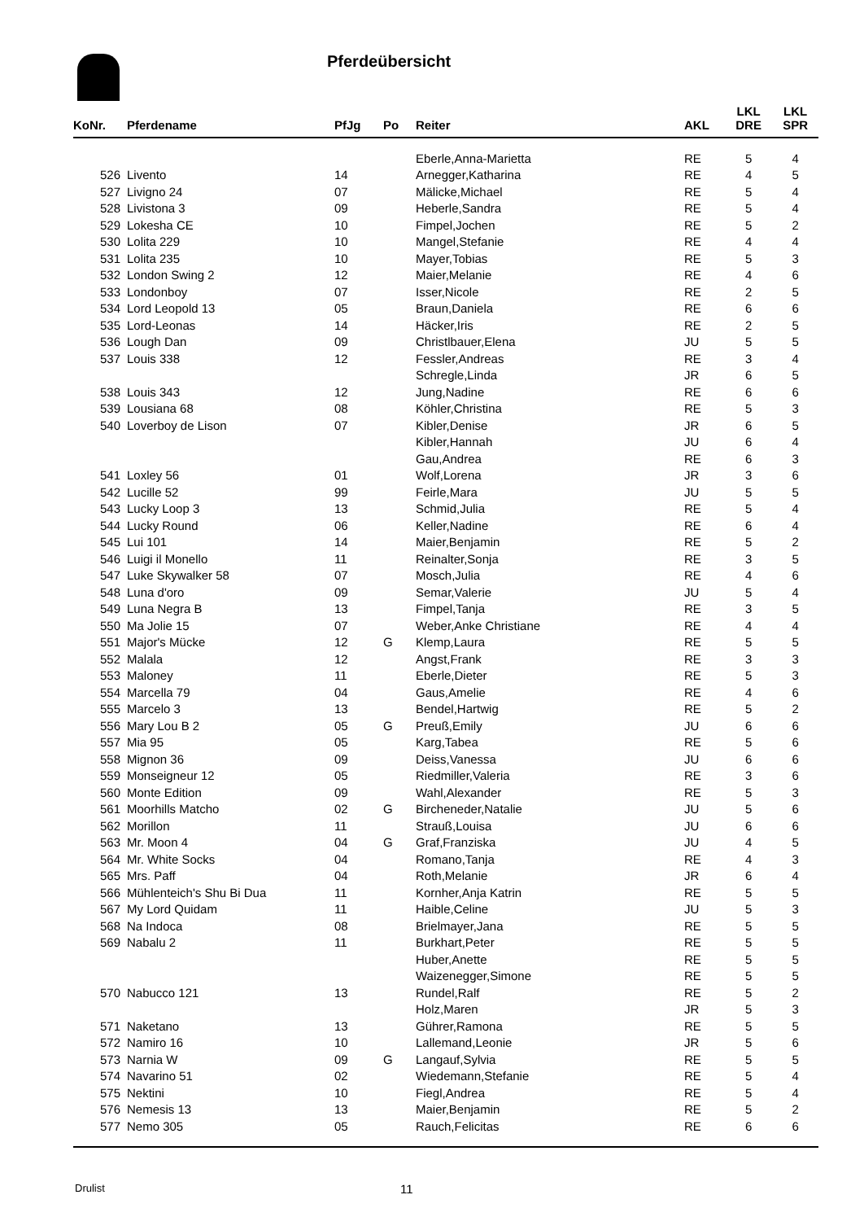Pferdeübersicht
| KoNr. | Pferdename | PfJg | Po | Reiter | AKL | LKL DRE | LKL SPR |
| --- | --- | --- | --- | --- | --- | --- | --- |
| | | | | Eberle,Anna-Marietta | RE | 5 | 4 |
| 526 | Livento | 14 | | Arnegger,Katharina | RE | 4 | 5 |
| 527 | Livigno 24 | 07 | | Mälicke,Michael | RE | 5 | 4 |
| 528 | Livistona 3 | 09 | | Heberle,Sandra | RE | 5 | 4 |
| 529 | Lokesha CE | 10 | | Fimpel,Jochen | RE | 5 | 2 |
| 530 | Lolita 229 | 10 | | Mangel,Stefanie | RE | 4 | 4 |
| 531 | Lolita 235 | 10 | | Mayer,Tobias | RE | 5 | 3 |
| 532 | London Swing 2 | 12 | | Maier,Melanie | RE | 4 | 6 |
| 533 | Londonboy | 07 | | Isser,Nicole | RE | 2 | 5 |
| 534 | Lord Leopold 13 | 05 | | Braun,Daniela | RE | 6 | 6 |
| 535 | Lord-Leonas | 14 | | Häcker,Iris | RE | 2 | 5 |
| 536 | Lough Dan | 09 | | Christlbauer,Elena | JU | 5 | 5 |
| 537 | Louis 338 | 12 | | Fessler,Andreas | RE | 3 | 4 |
| | | | | Schregle,Linda | JR | 6 | 5 |
| 538 | Louis 343 | 12 | | Jung,Nadine | RE | 6 | 6 |
| 539 | Lousiana 68 | 08 | | Köhler,Christina | RE | 5 | 3 |
| 540 | Loverboy de Lison | 07 | | Kibler,Denise | JR | 6 | 5 |
| | | | | Kibler,Hannah | JU | 6 | 4 |
| | | | | Gau,Andrea | RE | 6 | 3 |
| 541 | Loxley 56 | 01 | | Wolf,Lorena | JR | 3 | 6 |
| 542 | Lucille 52 | 99 | | Feirle,Mara | JU | 5 | 5 |
| 543 | Lucky Loop 3 | 13 | | Schmid,Julia | RE | 5 | 4 |
| 544 | Lucky Round | 06 | | Keller,Nadine | RE | 6 | 4 |
| 545 | Lui 101 | 14 | | Maier,Benjamin | RE | 5 | 2 |
| 546 | Luigi il Monello | 11 | | Reinalter,Sonja | RE | 3 | 5 |
| 547 | Luke Skywalker 58 | 07 | | Mosch,Julia | RE | 4 | 6 |
| 548 | Luna d'oro | 09 | | Semar,Valerie | JU | 5 | 4 |
| 549 | Luna Negra B | 13 | | Fimpel,Tanja | RE | 3 | 5 |
| 550 | Ma Jolie 15 | 07 | | Weber,Anke Christiane | RE | 4 | 4 |
| 551 | Major's Mücke | 12 | G | Klemp,Laura | RE | 5 | 5 |
| 552 | Malala | 12 | | Angst,Frank | RE | 3 | 3 |
| 553 | Maloney | 11 | | Eberle,Dieter | RE | 5 | 3 |
| 554 | Marcella 79 | 04 | | Gaus,Amelie | RE | 4 | 6 |
| 555 | Marcelo 3 | 13 | | Bendel,Hartwig | RE | 5 | 2 |
| 556 | Mary Lou B 2 | 05 | G | Preuß,Emily | JU | 6 | 6 |
| 557 | Mia 95 | 05 | | Karg,Tabea | RE | 5 | 6 |
| 558 | Mignon 36 | 09 | | Deiss,Vanessa | JU | 6 | 6 |
| 559 | Monseigneur 12 | 05 | | Riedmiller,Valeria | RE | 3 | 6 |
| 560 | Monte Edition | 09 | | Wahl,Alexander | RE | 5 | 3 |
| 561 | Moorhills Matcho | 02 | G | Bircheneder,Natalie | JU | 5 | 6 |
| 562 | Morillon | 11 | | Strauß,Louisa | JU | 6 | 6 |
| 563 | Mr. Moon 4 | 04 | G | Graf,Franziska | JU | 4 | 5 |
| 564 | Mr. White Socks | 04 | | Romano,Tanja | RE | 4 | 3 |
| 565 | Mrs. Paff | 04 | | Roth,Melanie | JR | 6 | 4 |
| 566 | Mühlenteich's Shu Bi Dua | 11 | | Kornher,Anja Katrin | RE | 5 | 5 |
| 567 | My Lord Quidam | 11 | | Haible,Celine | JU | 5 | 3 |
| 568 | Na Indoca | 08 | | Brielmayer,Jana | RE | 5 | 5 |
| 569 | Nabalu 2 | 11 | | Burkhart,Peter | RE | 5 | 5 |
| | | | | Huber,Anette | RE | 5 | 5 |
| | | | | Waizenegger,Simone | RE | 5 | 5 |
| 570 | Nabucco 121 | 13 | | Rundel,Ralf | RE | 5 | 2 |
| | | | | Holz,Maren | JR | 5 | 3 |
| 571 | Naketano | 13 | | Gührer,Ramona | RE | 5 | 5 |
| 572 | Namiro 16 | 10 | | Lallemand,Leonie | JR | 5 | 6 |
| 573 | Narnia W | 09 | G | Langauf,Sylvia | RE | 5 | 5 |
| 574 | Navarino 51 | 02 | | Wiedemann,Stefanie | RE | 5 | 4 |
| 575 | Nektini | 10 | | Fiegl,Andrea | RE | 5 | 4 |
| 576 | Nemesis 13 | 13 | | Maier,Benjamin | RE | 5 | 2 |
| 577 | Nemo 305 | 05 | | Rauch,Felicitas | RE | 6 | 6 |
Drulist 11